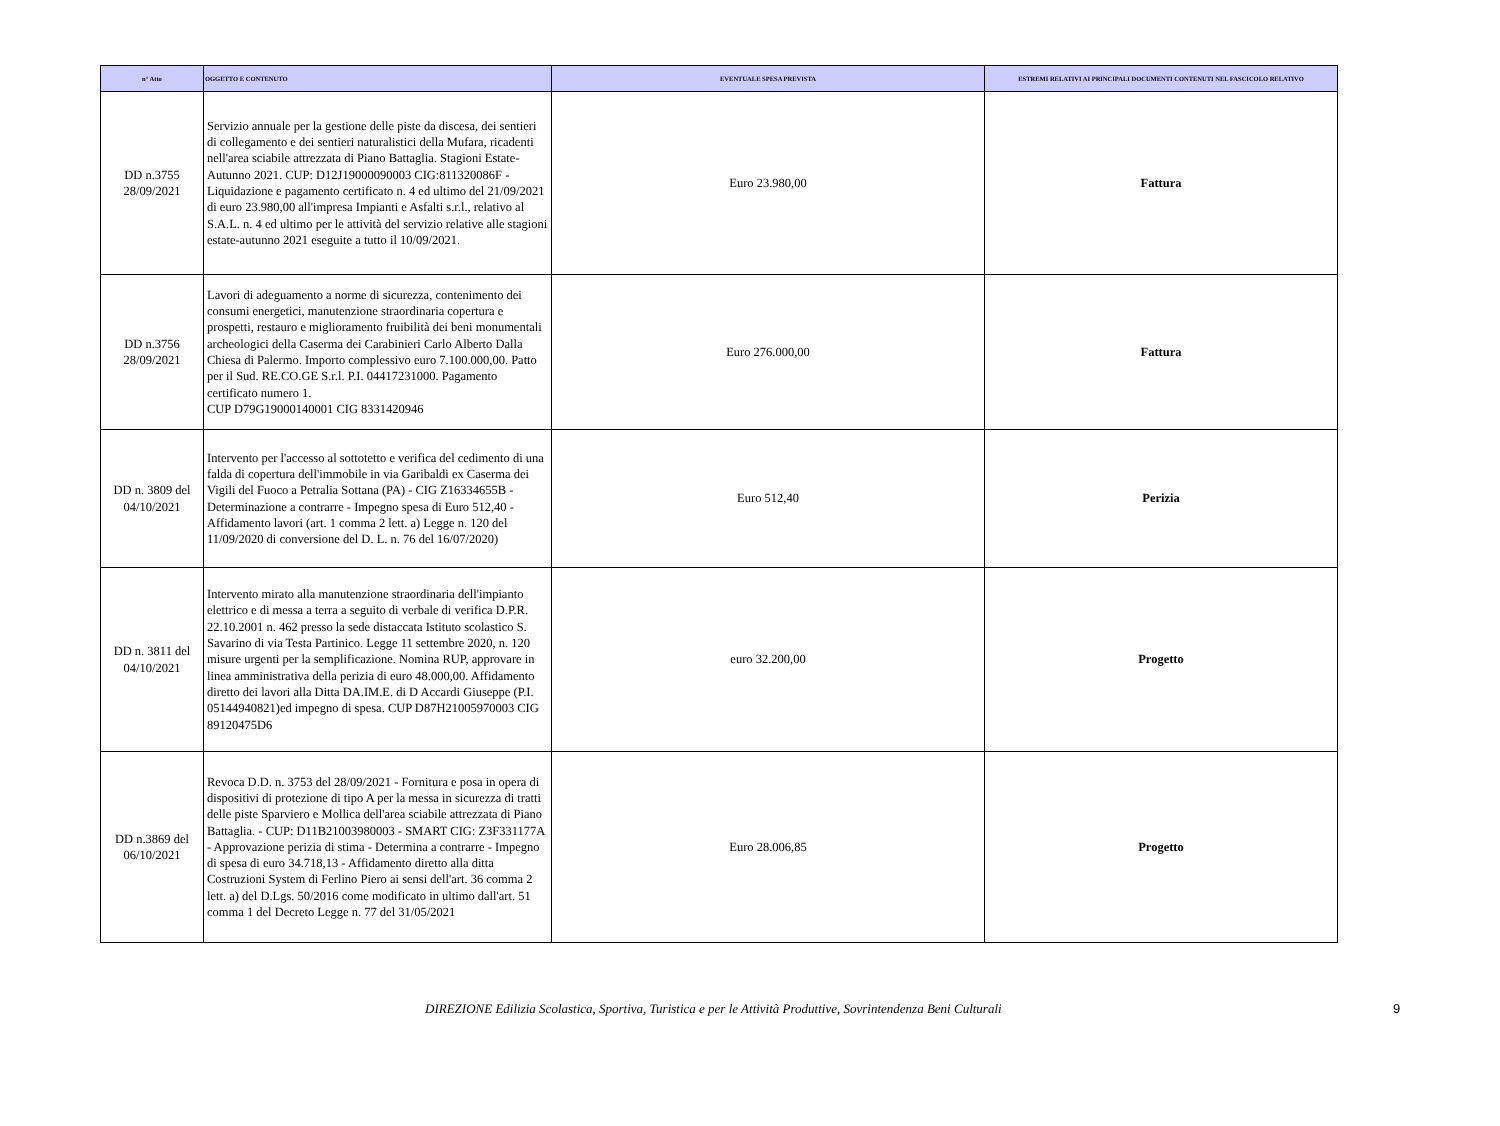| n° Atto | OGGETTO E CONTENUTO | EVENTUALE SPESA PREVISTA | ESTREMI RELATIVI AI PRINCIPALI DOCUMENTI CONTENUTI NEL FASCICOLO RELATIVO |
| --- | --- | --- | --- |
| DD n.3755 28/09/2021 | Servizio annuale per la gestione delle piste da discesa, dei sentieri di collegamento e dei sentieri naturalistici della Mufara, ricadenti nell'area sciabile attrezzata di Piano Battaglia. Stagioni Estate-Autunno 2021. CUP: D12J19000090003 CIG:811320086F - Liquidazione e pagamento certificato n. 4 ed ultimo del 21/09/2021 di euro 23.980,00 all'impresa Impianti e Asfalti s.r.l., relativo al S.A.L. n. 4 ed ultimo per le attività del servizio relative alle stagioni estate-autunno 2021 eseguite a tutto il 10/09/2021. | Euro 23.980,00 | Fattura |
| DD n.3756 28/09/2021 | Lavori di adeguamento a norme di sicurezza, contenimento dei consumi energetici, manutenzione straordinaria copertura e prospetti, restauro e miglioramento fruibilità dei beni monumentali archeologici della Caserma dei Carabinieri Carlo Alberto Dalla Chiesa di Palermo. Importo complessivo euro 7.100.000,00. Patto per il Sud. RE.CO.GE S.r.l. P.I. 04417231000. Pagamento certificato numero 1. CUP D79G19000140001 CIG 8331420946 | Euro 276.000,00 | Fattura |
| DD n. 3809 del 04/10/2021 | Intervento per l'accesso al sottotetto e verifica del cedimento di una falda di copertura dell'immobile in via Garibaldi ex Caserma dei Vigili del Fuoco a Petralia Sottana (PA) - CIG Z16334655B - Determinazione a contrarre - Impegno spesa di Euro 512,40 - Affidamento lavori (art. 1 comma 2 lett. a) Legge n. 120 del 11/09/2020 di conversione del D. L. n. 76 del 16/07/2020) | Euro 512,40 | Perizia |
| DD n. 3811 del 04/10/2021 | Intervento mirato alla manutenzione straordinaria dell'impianto elettrico e di messa a terra a seguito di verbale di verifica D.P.R. 22.10.2001 n. 462 presso la sede distaccata Istituto scolastico S. Savarino di via Testa Partinico. Legge 11 settembre 2020, n. 120 misure urgenti per la semplificazione. Nomina RUP, approvare in linea amministrativa della perizia di euro 48.000,00. Affidamento diretto dei lavori alla Ditta DA.IM.E. di D Accardi Giuseppe (P.I. 05144940821)ed impegno di spesa. CUP D87H21005970003 CIG 89120475D6 | euro 32.200,00 | Progetto |
| DD n.3869 del 06/10/2021 | Revoca D.D. n. 3753 del 28/09/2021 - Fornitura e posa in opera di dispositivi di protezione di tipo A per la messa in sicurezza di tratti delle piste Sparviero e Mollica dell'area sciabile attrezzata di Piano Battaglia. - CUP: D11B21003980003 - SMART CIG: Z3F331177A - Approvazione perizia di stima - Determina a contrarre - Impegno di spesa di euro 34.718,13 - Affidamento diretto alla ditta Costruzioni System di Ferlino Piero ai sensi dell'art. 36 comma 2 lett. a) del D.Lgs. 50/2016 come modificato in ultimo dall'art. 51 comma 1 del Decreto Legge n. 77 del 31/05/2021 | Euro 28.006,85 | Progetto |
DIREZIONE Edilizia Scolastica, Sportiva, Turistica e per le Attività Produttive, Sovrintendenza Beni Culturali 9